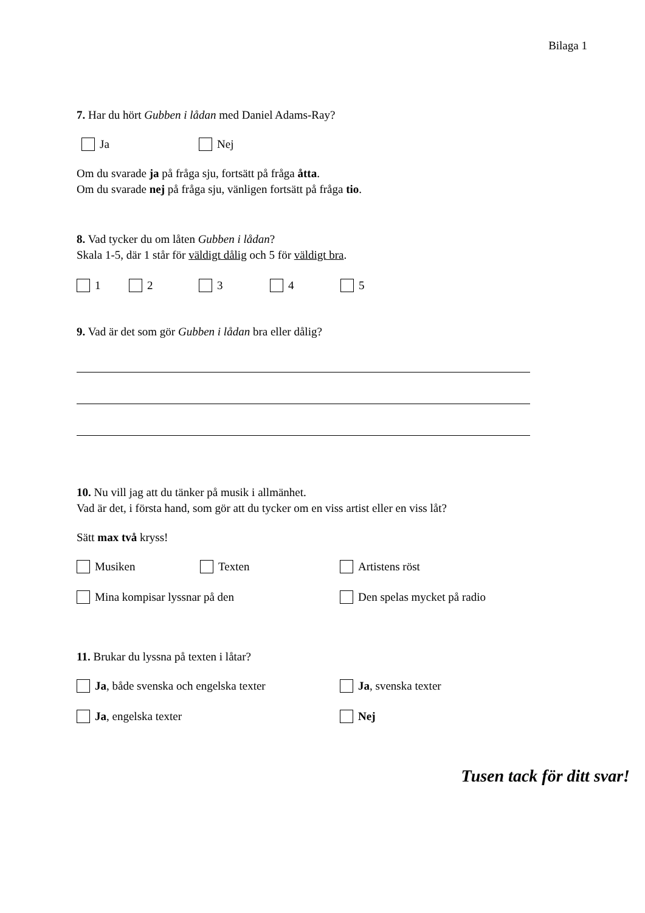Bilaga 1
7. Har du hört Gubben i lådan med Daniel Adams-Ray?
Ja Nej
Om du svarade ja på fråga sju, fortsätt på fråga åtta.
Om du svarade nej på fråga sju, vänligen fortsätt på fråga tio.
8. Vad tycker du om låten Gubben i lådan?
Skala 1-5, där 1 står för väldigt dålig och 5 för väldigt bra.
1 2 3 4 5
9. Vad är det som gör Gubben i lådan bra eller dålig?
10. Nu vill jag att du tänker på musik i allmänhet.
Vad är det, i första hand, som gör att du tycker om en viss artist eller en viss låt?
Sätt max två kryss!
Musiken Texten Artistens röst
Mina kompisar lyssnar på den Den spelas mycket på radio
11. Brukar du lyssna på texten i låtar?
Ja, både svenska och engelska texter Ja, svenska texter
Ja, engelska texter Nej
Tusen tack för ditt svar!